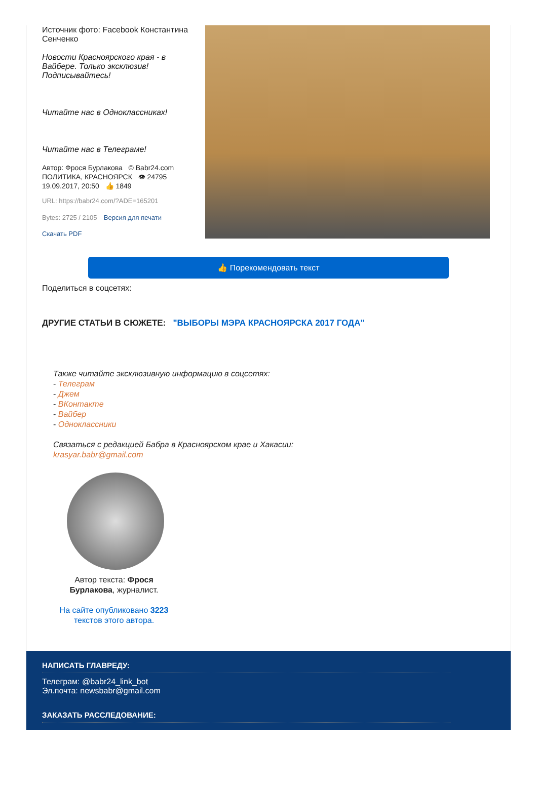Источник фото: Facebook Константина Сенченко
Новости Красноярского края - в Вайбере. Только эксклюзив! Подписывайтесь!
Читайте нас в Одноклассниках!
Читайте нас в Телеграме!
Автор: Фрося Бурлакова © Babr24.com
ПОЛИТИКА, КРАСНОЯРСК 👁 24795
19.09.2017, 20:50 👍 1849
URL: https://babr24.com/?ADE=165201
Bytes: 2725 / 2105 Версия для печати
Скачать PDF
👍 Порекомендовать текст
Поделиться в соцсетях:
ДРУГИЕ СТАТЬИ В СЮЖЕТЕ: "ВЫБОРЫ МЭРА КРАСНОЯРСКА 2017 ГОДА"
Также читайте эксклюзивную информацию в соцсетях:
- Телеграм
- Джем
- ВКонтакте
- Вайбер
- Одноклассники
Связаться с редакцией Бабра в Красноярском крае и Хакасии:
krasyar.babr@gmail.com
Автор текста: Фрося Бурлакова, журналист.
На сайте опубликовано 3223 текстов этого автора.
НАПИСАТЬ ГЛАВРЕДУ:
Телеграм: @babr24_link_bot
Эл.почта: newsbabr@gmail.com
ЗАКАЗАТЬ РАССЛЕДОВАНИЕ: